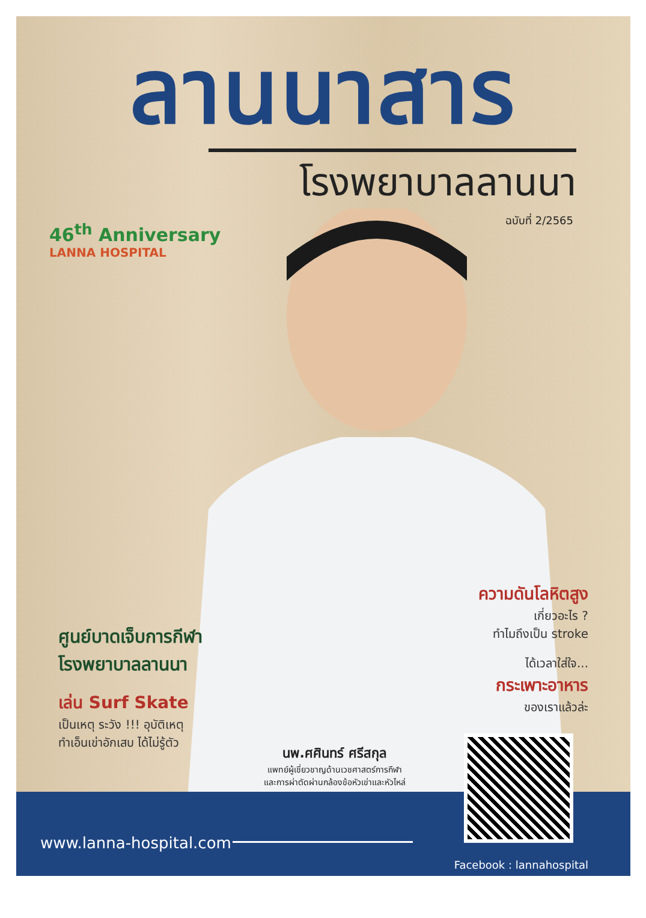ลานนาสาร
โรงพยาบาลลานนา
ฉบับที่ 2/2565
46<sup>th</sup> Anniversary
LANNA HOSPITAL
ศูนย์บาดเจ็บการกีฬา
โรงพยาบาลลานนา
เล่น Surf Skate
เป็นเหตุ ระวัง !!! อุบัติเหตุ
ทำเอ็นเข่าอักเสบ ได้ไม่รู้ตัว
ความดันโลหิตสูง
เกี่ยวอะไร ?
ทำไมถึงเป็น stroke
ได้เวลาใส่ใจ...
กระเพาะอาหาร
ของเราแล้วล่ะ
นพ.ศศินทร์ ศรีสกุล
แพทย์ผู้เชี่ยวชาญด้านเวชศาสตร์การกีฬา
และการผ่าตัดผ่านกล้องข้อหัวเข่าและหัวไหล่
www.lanna-hospital.com
Facebook : lannahospital